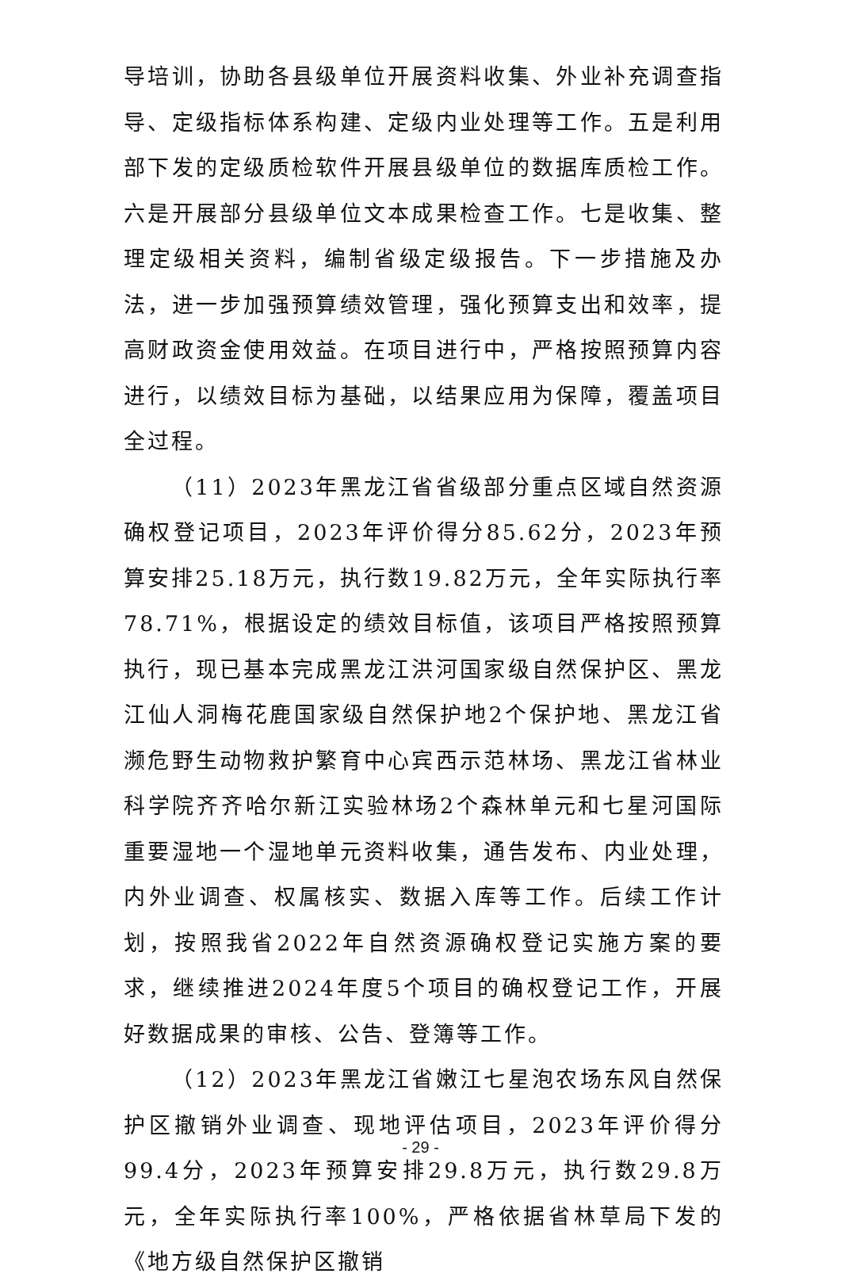导培训，协助各县级单位开展资料收集、外业补充调查指导、定级指标体系构建、定级内业处理等工作。五是利用部下发的定级质检软件开展县级单位的数据库质检工作。六是开展部分县级单位文本成果检查工作。七是收集、整理定级相关资料，编制省级定级报告。下一步措施及办法，进一步加强预算绩效管理，强化预算支出和效率，提高财政资金使用效益。在项目进行中，严格按照预算内容进行，以绩效目标为基础，以结果应用为保障，覆盖项目全过程。
（11）2023年黑龙江省省级部分重点区域自然资源确权登记项目，2023年评价得分85.62分，2023年预算安排25.18万元，执行数19.82万元，全年实际执行率78.71%，根据设定的绩效目标值，该项目严格按照预算执行，现已基本完成黑龙江洪河国家级自然保护区、黑龙江仙人洞梅花鹿国家级自然保护地2个保护地、黑龙江省濒危野生动物救护繁育中心宾西示范林场、黑龙江省林业科学院齐齐哈尔新江实验林场2个森林单元和七星河国际重要湿地一个湿地单元资料收集，通告发布、内业处理，内外业调查、权属核实、数据入库等工作。后续工作计划，按照我省2022年自然资源确权登记实施方案的要求，继续推进2024年度5个项目的确权登记工作，开展好数据成果的审核、公告、登簿等工作。
（12）2023年黑龙江省嫩江七星泡农场东风自然保护区撤销外业调查、现地评估项目，2023年评价得分99.4分，2023年预算安排29.8万元，执行数29.8万元，全年实际执行率100%，严格依据省林草局下发的《地方级自然保护区撤销
- 29 -